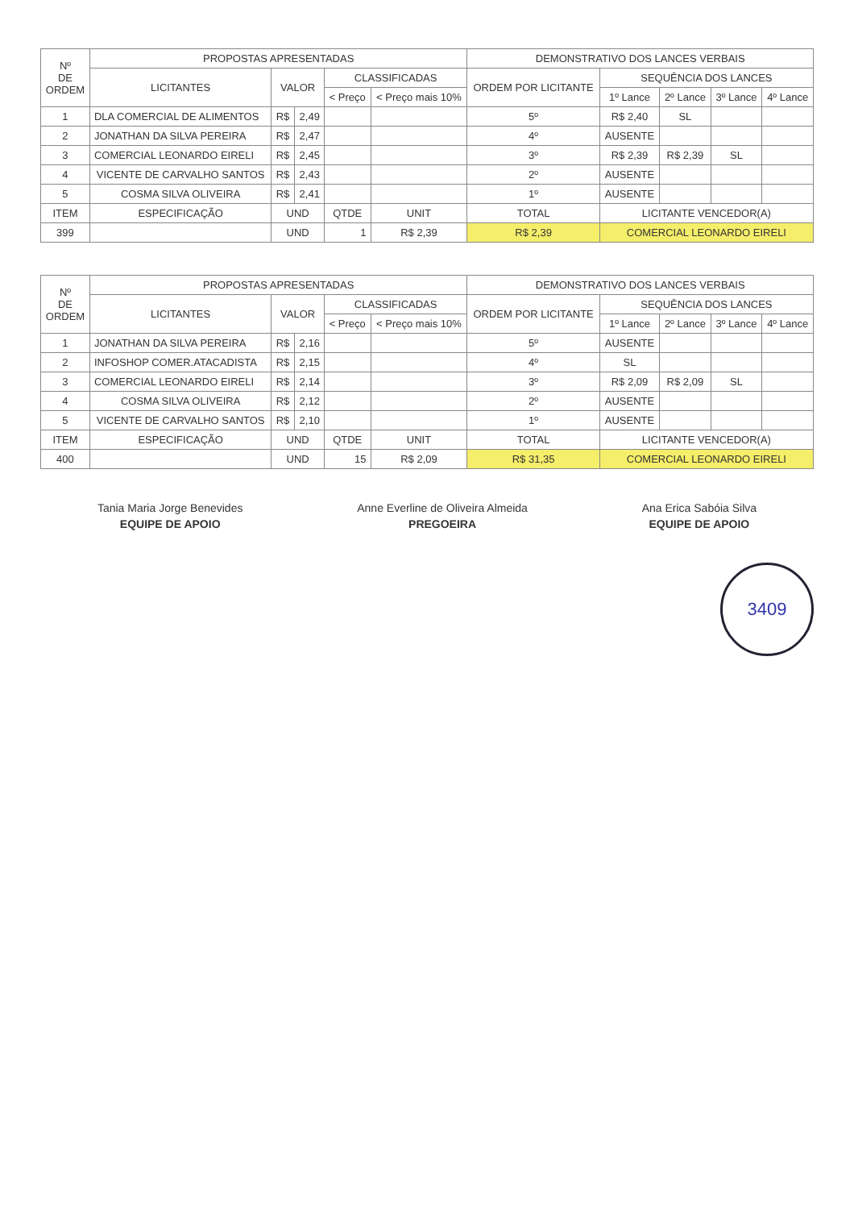| Nº DE ORDEM | PROPOSTAS APRESENTADAS | | | | | DEMONSTRATIVO DOS LANCES VERBAIS | | | | |
| --- | --- | --- | --- | --- | --- | --- | --- | --- | --- | --- |
| | LICITANTES | VALOR | | CLASSIFICADAS | | ORDEM POR LICITANTE | SEQUÊNCIA DOS LANCES | | | |
| | | | | < Preço | < Preço mais 10% | | 1º Lance | 2º Lance | 3º Lance | 4º Lance |
| 1 | DLA COMERCIAL DE ALIMENTOS | R$ | 2,49 | | | 5º | R$ 2,40 | SL | | |
| 2 | JONATHAN DA SILVA PEREIRA | R$ | 2,47 | | | 4º | AUSENTE | | | |
| 3 | COMERCIAL LEONARDO EIRELI | R$ | 2,45 | | | 3º | R$ 2,39 | R$ 2,39 | SL | |
| 4 | VICENTE DE CARVALHO SANTOS | R$ | 2,43 | | | 2º | AUSENTE | | | |
| 5 | COSMA SILVA OLIVEIRA | R$ | 2,41 | | | 1º | AUSENTE | | | |
| ITEM | ESPECIFICAÇÃO | UND | | QTDE | UNIT | TOTAL | LICITANTE VENCEDOR(A) | | | |
| 399 | | UND | | 1 | R$ 2,39 | R$ 2,39 | COMERCIAL LEONARDO EIRELI | | | |
| Nº DE ORDEM | PROPOSTAS APRESENTADAS | | | | | DEMONSTRATIVO DOS LANCES VERBAIS | | | | |
| --- | --- | --- | --- | --- | --- | --- | --- | --- | --- | --- |
| | LICITANTES | VALOR | | CLASSIFICADAS | | ORDEM POR LICITANTE | SEQUÊNCIA DOS LANCES | | | |
| | | | | < Preço | < Preço mais 10% | | 1º Lance | 2º Lance | 3º Lance | 4º Lance |
| 1 | JONATHAN DA SILVA PEREIRA | R$ | 2,16 | | | 5º | AUSENTE | | | |
| 2 | INFOSHOP COMER.ATACADISTA | R$ | 2,15 | | | 4º | SL | | | |
| 3 | COMERCIAL LEONARDO EIRELI | R$ | 2,14 | | | 3º | R$ 2,09 | R$ 2,09 | SL | |
| 4 | COSMA SILVA OLIVEIRA | R$ | 2,12 | | | 2º | AUSENTE | | | |
| 5 | VICENTE DE CARVALHO SANTOS | R$ | 2,10 | | | 1º | AUSENTE | | | |
| ITEM | ESPECIFICAÇÃO | UND | | QTDE | UNIT | TOTAL | LICITANTE VENCEDOR(A) | | | |
| 400 | | UND | | 15 | R$ 2,09 | R$ 31,35 | COMERCIAL LEONARDO EIRELI | | | |
Tania Maria Jorge Benevides
EQUIPE DE APOIO
Anne Everline de Oliveira Almeida
PREGOEIRA
Ana Erica Sabóia Silva
EQUIPE DE APOIO
3409